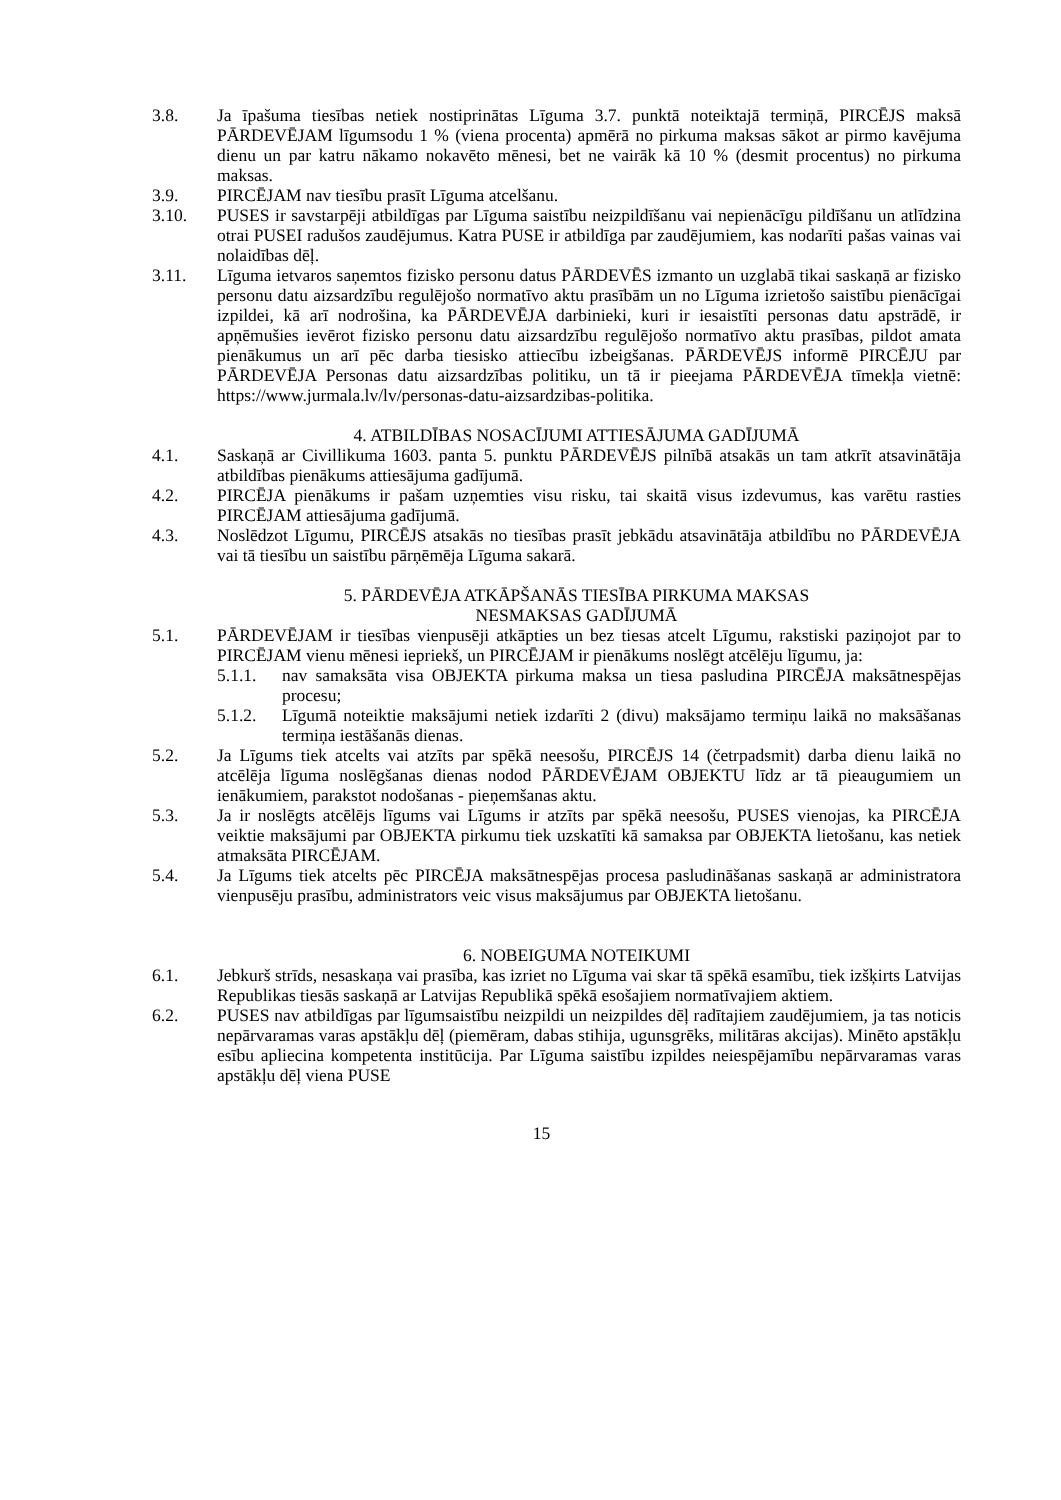3.8. Ja īpašuma tiesības netiek nostiprinātas Līguma 3.7. punktā noteiktajā termiņā, PIRCĒJS maksā PĀRDEVĒJAM līgumsodu 1 % (viena procenta) apmērā no pirkuma maksas sākot ar pirmo kavējuma dienu un par katru nākamo nokavēto mēnesi, bet ne vairāk kā 10 % (desmit procentus) no pirkuma maksas.
3.9. PIRCĒJAM nav tiesību prasīt Līguma atcelšanu.
3.10. PUSES ir savstarpēji atbildīgas par Līguma saistību neizpildīšanu vai nepienācīgu pildīšanu un atlīdzina otrai PUSEI radušos zaudējumus. Katra PUSE ir atbildīga par zaudējumiem, kas nodarīti pašas vainas vai nolaidības dēļ.
3.11. Līguma ietvaros saņemtos fizisko personu datus PĀRDEVĒS izmanto un uzglabā tikai saskaņā ar fizisko personu datu aizsardzību regulējošo normatīvo aktu prasībām un no Līguma izrietošo saistību pienācīgai izpildei, kā arī nodrošina, ka PĀRDEVĒJA darbinieki, kuri ir iesaistīti personas datu apstrādē, ir apņēmušies ievērot fizisko personu datu aizsardzību regulējošo normatīvo aktu prasības, pildot amata pienākumus un arī pēc darba tiesisko attiecību izbeigšanas. PĀRDEVĒJS informē PIRCĒJU par PĀRDEVĒJA Personas datu aizsardzības politiku, un tā ir pieejama PĀRDEVĒJA tīmekļa vietnē: https://www.jurmala.lv/lv/personas-datu-aizsardzibas-politika.
4. ATBILDĪBAS NOSACĪJUMI ATTIESĀJUMA GADĪJUMĀ
4.1. Saskaņā ar Civillikuma 1603. panta 5. punktu PĀRDEVĒJS pilnībā atsakās un tam atkrīt atsavinātāja atbildības pienākums attiesājuma gadījumā.
4.2. PIRCĒJA pienākums ir pašam uzņemties visu risku, tai skaitā visus izdevumus, kas varētu rasties PIRCĒJAM attiesājuma gadījumā.
4.3. Noslēdzot Līgumu, PIRCĒJS atsakās no tiesības prasīt jebkādu atsavinātāja atbildību no PĀRDEVĒJA vai tā tiesību un saistību pārņēmēja Līguma sakarā.
5. PĀRDEVĒJA ATKĀPŠANĀS TIESĪBA PIRKUMA MAKSAS
NESMAKSAS GADĪJUMĀ
5.1. PĀRDEVĒJAM ir tiesības vienpusēji atkāpties un bez tiesas atcelt Līgumu, rakstiski paziņojot par to PIRCĒJAM vienu mēnesi iepriekš, un PIRCĒJAM ir pienākums noslēgt atcēlēju līgumu, ja:
5.1.1. nav samaksāta visa OBJEKTA pirkuma maksa un tiesa pasludina PIRCĒJA maksātnespējas procesu;
5.1.2. Līgumā noteiktie maksājumi netiek izdarīti 2 (divu) maksājamo termiņu laikā no maksāšanas termiņa iestāšanās dienas.
5.2. Ja Līgums tiek atcelts vai atzīts par spēkā neesošu, PIRCĒJS 14 (četrpadsmit) darba dienu laikā no atcēlēja līguma noslēgšanas dienas nodod PĀRDEVĒJAM OBJEKTU līdz ar tā pieaugumiem un ienākumiem, parakstot nodošanas - pieņemšanas aktu.
5.3. Ja ir noslēgts atcēlējs līgums vai Līgums ir atzīts par spēkā neesošu, PUSES vienojas, ka PIRCĒJA veiktie maksājumi par OBJEKTA pirkumu tiek uzskatīti kā samaksa par OBJEKTA lietošanu, kas netiek atmaksāta PIRCĒJAM.
5.4. Ja Līgums tiek atcelts pēc PIRCĒJA maksātnespējas procesa pasludināšanas saskaņā ar administratora vienpusēju prasību, administrators veic visus maksājumus par OBJEKTA lietošanu.
6. NOBEIGUMA NOTEIKUMI
6.1. Jebkurš strīds, nesaskaņa vai prasība, kas izriet no Līguma vai skar tā spēkā esamību, tiek izšķirts Latvijas Republikas tiesās saskaņā ar Latvijas Republikā spēkā esošajiem normatīvajiem aktiem.
6.2. PUSES nav atbildīgas par līgumsaistību neizpildi un neizpildes dēļ radītajiem zaudējumiem, ja tas noticis nepārvaramas varas apstākļu dēļ (piemēram, dabas stihija, ugunsgrēks, militāras akcijas). Minēto apstākļu esību apliecina kompetenta institūcija. Par Līguma saistību izpildes neiespējamību nepārvaramas varas apstākļu dēļ viena PUSE
15